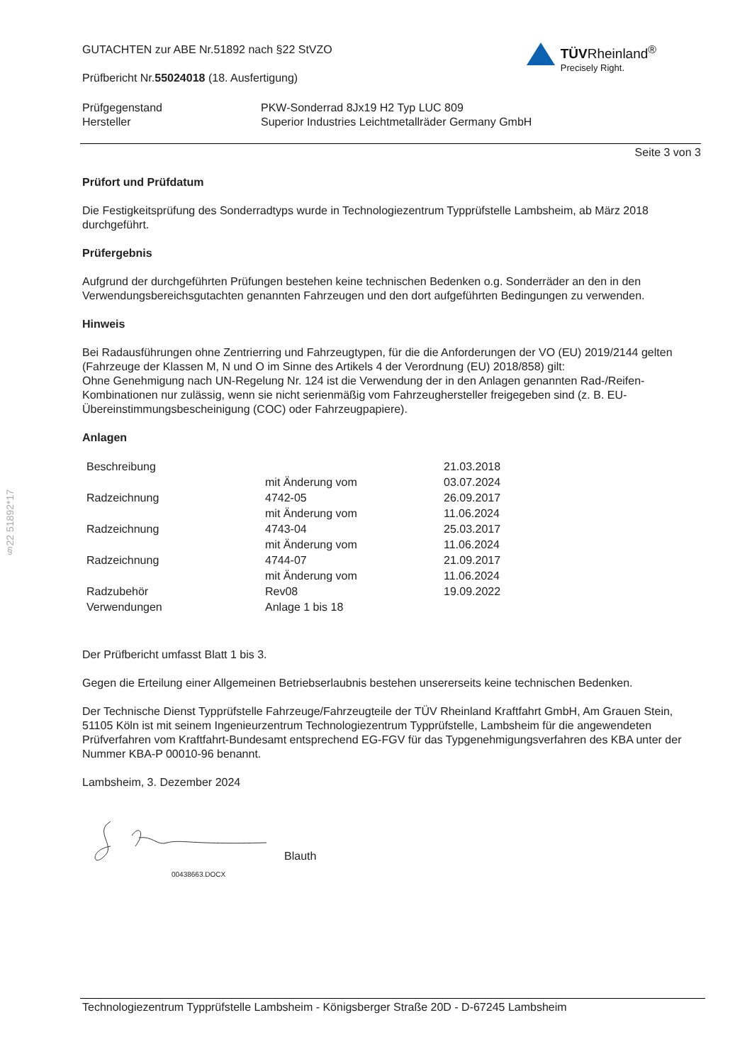§22 51892*17
GUTACHTEN zur ABE Nr.51892 nach §22 StVZO
Prüfbericht Nr.55024018 (18. Ausfertigung)
TÜVRheinland<sup>®</sup>
Precisely Right.
Prüfgegenstand
Hersteller
PKW-Sonderrad 8Jx19 H2 Typ LUC 809
Superior Industries Leichtmetallräder Germany GmbH
Seite 3 von 3
Prüfort und Prüfdatum
Die Festigkeitsprüfung des Sonderradtyps wurde in Technologiezentrum Typprüfstelle Lambsheim, ab März 2018 durchgeführt.
Prüfergebnis
Aufgrund der durchgeführten Prüfungen bestehen keine technischen Bedenken o.g. Sonderräder an den in den Verwendungsbereichsgutachten genannten Fahrzeugen und den dort aufgeführten Bedingungen zu verwenden.
Hinweis
Bei Radausführungen ohne Zentrierring und Fahrzeugtypen, für die die Anforderungen der VO (EU) 2019/2144 gelten (Fahrzeuge der Klassen M, N und O im Sinne des Artikels 4 der Verordnung (EU) 2018/858) gilt:
Ohne Genehmigung nach UN-Regelung Nr. 124 ist die Verwendung der in den Anlagen genannten Rad-/Reifen-Kombinationen nur zulässig, wenn sie nicht serienmäßig vom Fahrzeughersteller freigegeben sind (z. B. EU-Übereinstimmungsbescheinigung (COC) oder Fahrzeugpapiere).
Anlagen
| Beschreibung | | 21.03.2018 |
| | mit Änderung vom | 03.07.2024 |
| Radzeichnung | 4742-05 | 26.09.2017 |
| | mit Änderung vom | 11.06.2024 |
| Radzeichnung | 4743-04 | 25.03.2017 |
| | mit Änderung vom | 11.06.2024 |
| Radzeichnung | 4744-07 | 21.09.2017 |
| | mit Änderung vom | 11.06.2024 |
| Radzubehör | Rev08 | 19.09.2022 |
| Verwendungen | Anlage 1 bis 18 | |
Der Prüfbericht umfasst Blatt 1 bis 3.
Gegen die Erteilung einer Allgemeinen Betriebserlaubnis bestehen unsererseits keine technischen Bedenken.
Der Technische Dienst Typprüfstelle Fahrzeuge/Fahrzeugteile der TÜV Rheinland Kraftfahrt GmbH, Am Grauen Stein, 51105 Köln ist mit seinem Ingenieurzentrum Technologiezentrum Typprüfstelle, Lambsheim für die angewendeten Prüfverfahren vom Kraftfahrt-Bundesamt entsprechend EG-FGV für das Typgenehmigungsverfahren des KBA unter der Nummer KBA-P 00010-96 benannt.
Lambsheim, 3. Dezember 2024
Blauth
00438663.DOCX
Technologiezentrum Typprüfstelle Lambsheim - Königsberger Straße 20D - D-67245 Lambsheim